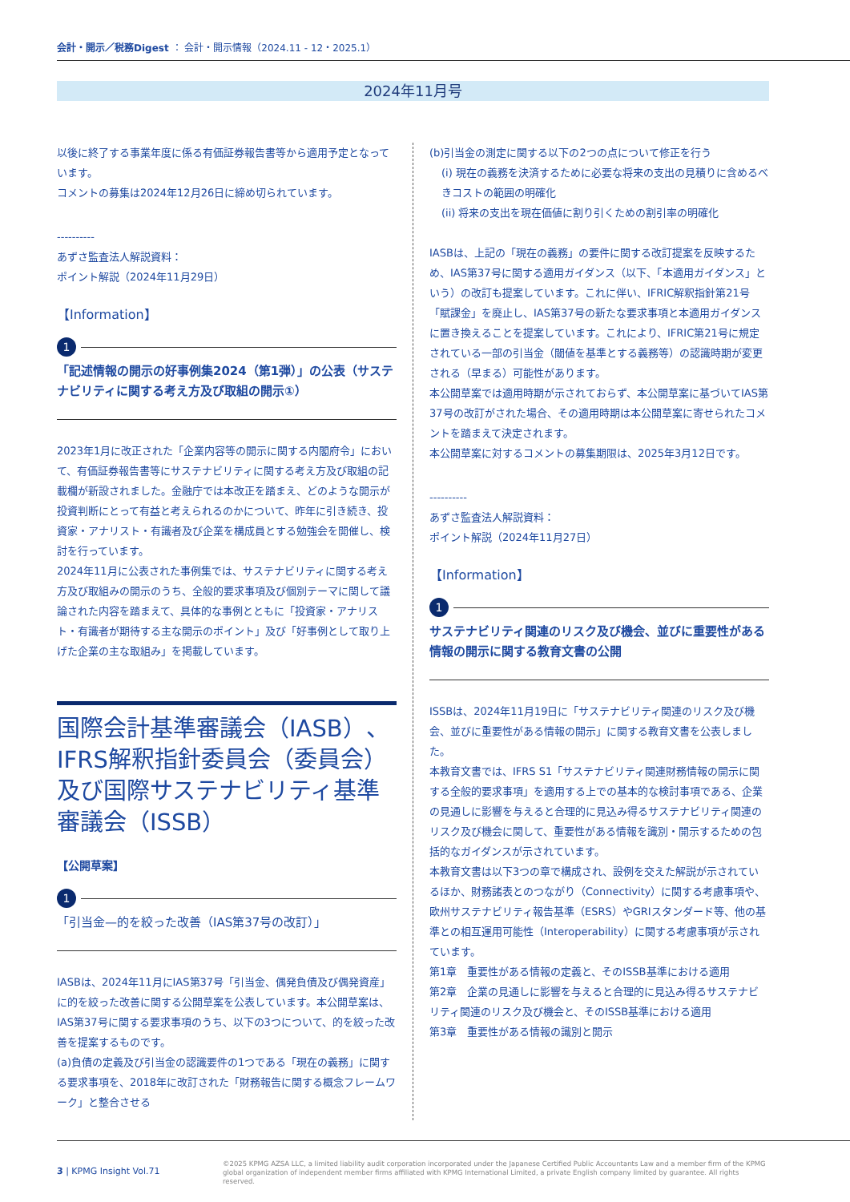会計・開示／税務Digest ： 会計・開示情報（2024.11 - 12・2025.1）
2024年11月号
以後に終了する事業年度に係る有価証券報告書等から適用予定となっています。
コメントの募集は2024年12月26日に締め切られています。
----------
あずさ監査法人解説資料：
ポイント解説（2024年11月29日）
【Information】
1
「記述情報の開示の好事例集2024（第1弾）」の公表（サステナビリティに関する考え方及び取組の開示①）
2023年1月に改正された「企業内容等の開示に関する内閣府令」において、有価証券報告書等にサステナビリティに関する考え方及び取組の記載欄が新設されました。金融庁では本改正を踏まえ、どのような開示が投資判断にとって有益と考えられるのかについて、昨年に引き続き、投資家・アナリスト・有識者及び企業を構成員とする勉強会を開催し、検討を行っています。
2024年11月に公表された事例集では、サステナビリティに関する考え方及び取組みの開示のうち、全般的要求事項及び個別テーマに関して議論された内容を踏まえて、具体的な事例とともに「投資家・アナリスト・有識者が期待する主な開示のポイント」及び「好事例として取り上げた企業の主な取組み」を掲載しています。
国際会計基準審議会（IASB）、IFRS解釈指針委員会（委員会）及び国際サステナビリティ基準審議会（ISSB）
【公開草案】
1
「引当金—的を絞った改善（IAS第37号の改訂）」
IASBは、2024年11月にIAS第37号「引当金、偶発負債及び偶発資産」に的を絞った改善に関する公開草案を公表しています。本公開草案は、IAS第37号に関する要求事項のうち、以下の3つについて、的を絞った改善を提案するものです。
(a)負債の定義及び引当金の認識要件の1つである「現在の義務」に関する要求事項を、2018年に改訂された「財務報告に関する概念フレームワーク」と整合させる
(b)引当金の測定に関する以下の2つの点について修正を行う
(i) 現在の義務を決済するために必要な将来の支出の見積りに含めるべきコストの範囲の明確化
(ii) 将来の支出を現在価値に割り引くための割引率の明確化
IASBは、上記の「現在の義務」の要件に関する改訂提案を反映するため、IAS第37号に関する適用ガイダンス（以下、「本適用ガイダンス」という）の改訂も提案しています。これに伴い、IFRIC解釈指針第21号「賦課金」を廃止し、IAS第37号の新たな要求事項と本適用ガイダンスに置き換えることを提案しています。これにより、IFRIC第21号に規定されている一部の引当金（閾値を基準とする義務等）の認識時期が変更される（早まる）可能性があります。
本公開草案では適用時期が示されておらず、本公開草案に基づいてIAS第37号の改訂がされた場合、その適用時期は本公開草案に寄せられたコメントを踏まえて決定されます。
本公開草案に対するコメントの募集期限は、2025年3月12日です。
----------
あずさ監査法人解説資料：
ポイント解説（2024年11月27日）
【Information】
1
サステナビリティ関連のリスク及び機会、並びに重要性がある情報の開示に関する教育文書の公開
ISSBは、2024年11月19日に「サステナビリティ関連のリスク及び機会、並びに重要性がある情報の開示」に関する教育文書を公表しました。
本教育文書では、IFRS S1「サステナビリティ関連財務情報の開示に関する全般的要求事項」を適用する上での基本的な検討事項である、企業の見通しに影響を与えると合理的に見込み得るサステナビリティ関連のリスク及び機会に関して、重要性がある情報を識別・開示するための包括的なガイダンスが示されています。
本教育文書は以下3つの章で構成され、設例を交えた解説が示されているほか、財務諸表とのつながり（Connectivity）に関する考慮事項や、欧州サステナビリティ報告基準（ESRS）やGRIスタンダード等、他の基準との相互運用可能性（Interoperability）に関する考慮事項が示されています。
第1章　重要性がある情報の定義と、そのISSB基準における適用
第2章　企業の見通しに影響を与えると合理的に見込み得るサステナビリティ関連のリスク及び機会と、そのISSB基準における適用
第3章　重要性がある情報の識別と開示
3 | KPMG Insight Vol.71
©2025 KPMG AZSA LLC, a limited liability audit corporation incorporated under the Japanese Certified Public Accountants Law and a member firm of the KPMG global organization of independent member firms affiliated with KPMG International Limited, a private English company limited by guarantee. All rights reserved.